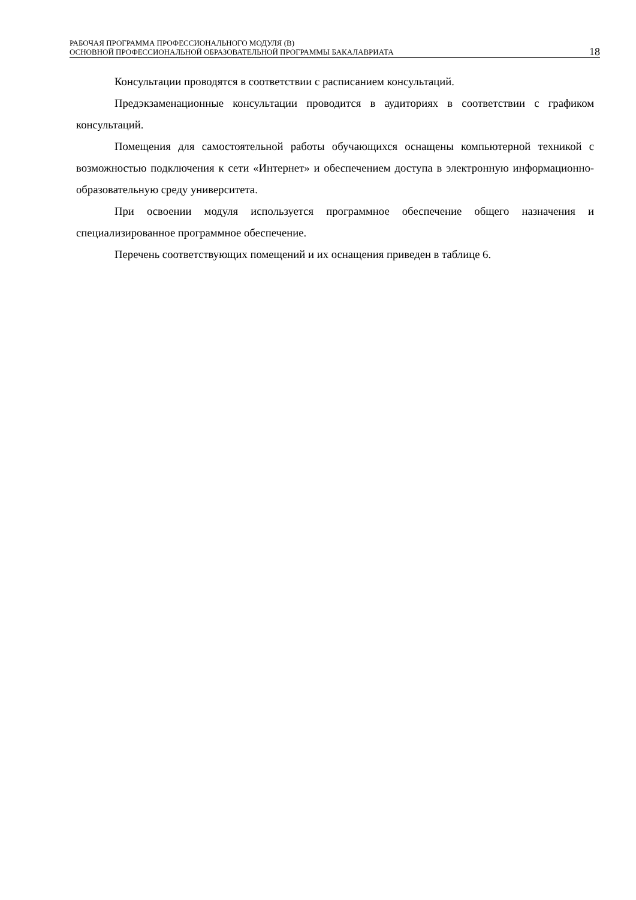РАБОЧАЯ ПРОГРАММА ПРОФЕССИОНАЛЬНОГО МОДУЛЯ (В)
ОСНОВНОЙ ПРОФЕССИОНАЛЬНОЙ ОБРАЗОВАТЕЛЬНОЙ ПРОГРАММЫ БАКАЛАВРИАТА
18
Консультации проводятся в соответствии с расписанием консультаций.
Предэкзаменационные консультации проводится в аудиториях в соответствии с графиком консультаций.
Помещения для самостоятельной работы обучающихся оснащены компьютерной тех­никой с возможностью подключения к сети «Интернет» и обеспечением доступа в электрон­ную информационно-образовательную среду университета.
При освоении модуля используется программное обеспечение общего назначения и специализированное программное обеспечение.
Перечень соответствующих помещений и их оснащения приведен в таблице 6.